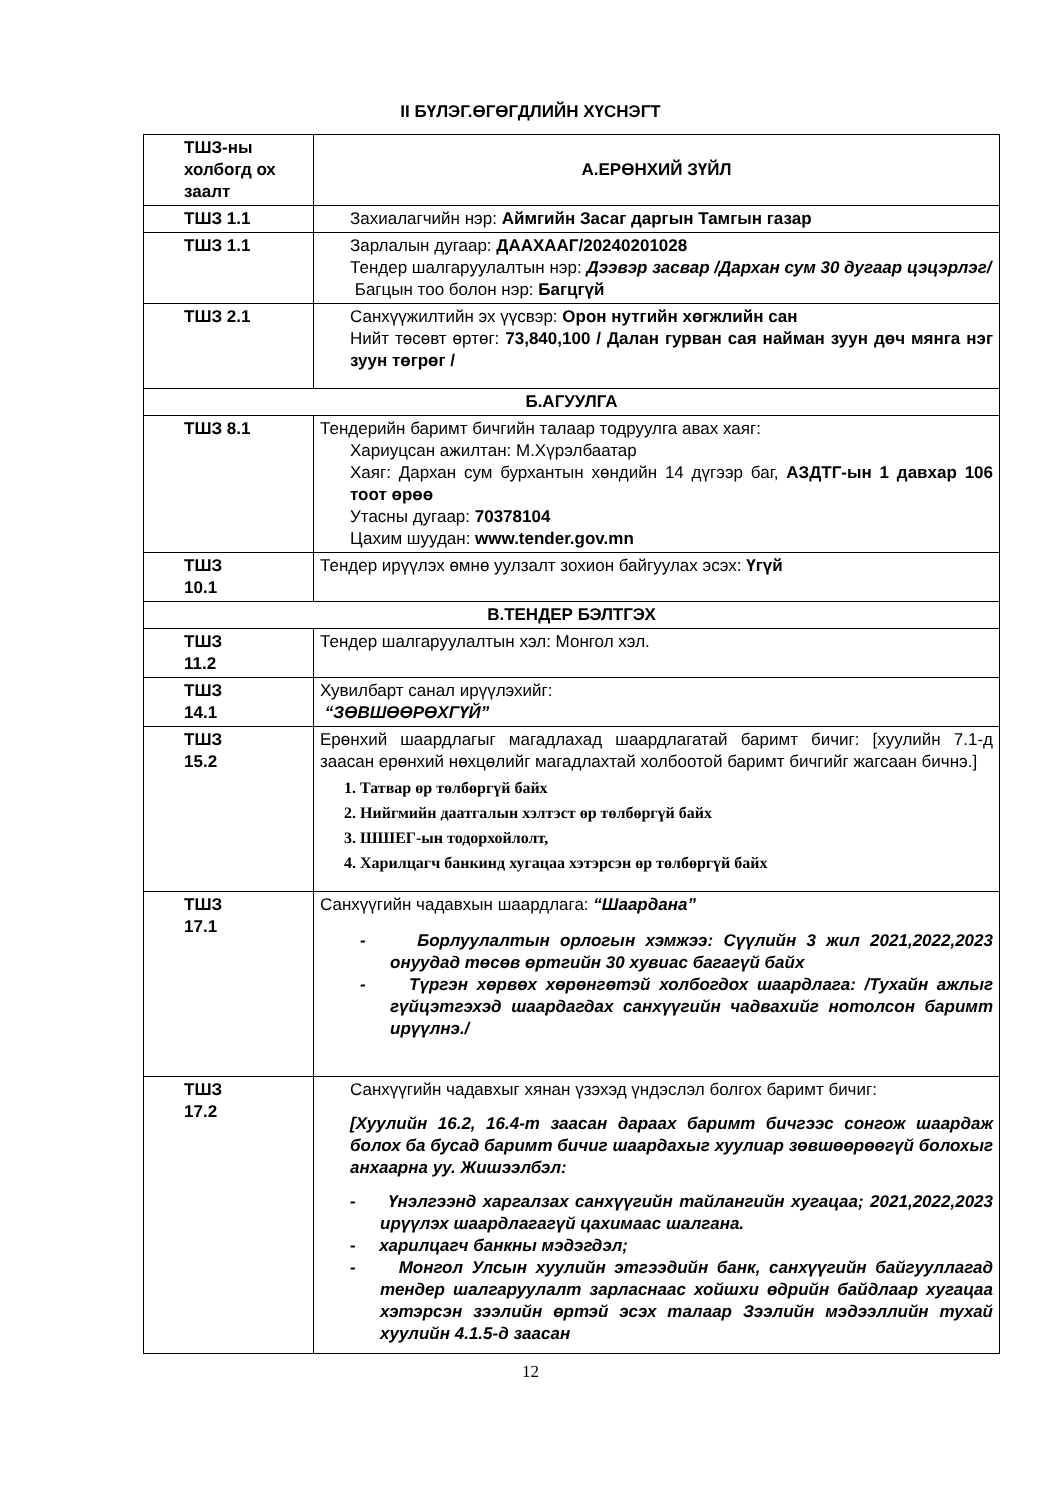II БҮЛЭГ.ӨГӨГДЛИЙН ХҮСНЭГТ
| ТШЗ-ны холбогд ох заалт | А.ЕРӨНХИЙ ЗҮЙЛ |
| ТШЗ 1.1 | Захиалагчийн нэр: Аймгийн Засаг даргын Тамгын газар |
| ТШЗ 1.1 | Зарлалын дугаар: ДААХААГ/20240201028 Тендер шалгаруулалтын нэр: Дээвэр засвар /Дархан сум 30 дугаар цэцэрлэг/ Багцын тоо болон нэр: Багцгүй |
| ТШЗ 2.1 | Санхүүжилтийн эх үүсвэр: Орон нутгийн хөгжлийн сан Нийт төсөвт өртөг: 73,840,100 / Далан гурван сая найман зуун дөч мянга нэг зуун төгрөг / |
| Б.АГУУЛГА | |
| ТШЗ 8.1 | Тендерийн баримт бичгийн талаар тодруулга авах хаяг: Хариуцсан ажилтан: М.Хүрэлбаатар Хаяг: Дархан сум бурхантын хөндийн 14 дүгээр баг, АЗДТГ-ын 1 давхар 106 тоот өрөө Утасны дугаар: 70378104 Цахим шуудан: www.tender.gov.mn |
| ТШЗ 10.1 | Тендер ирүүлэх өмнө уулзалт зохион байгуулах эсэх: Үгүй |
| В.ТЕНДЕР БЭЛТГЭХ | |
| ТШЗ 11.2 | Тендер шалгаруулалтын хэл: Монгол хэл. |
| ТШЗ 14.1 | Хувилбарт санал ирүүлэхийг: “ЗӨВШӨӨРӨХГҮЙ” |
| ТШЗ 15.2 | Ерөнхий шаардлагыг магадлахад шаардлагатай баримт бичиг: [хуулийн 7.1-д заасан ерөнхий нөхцөлийг магадлахтай холбоотой баримт бичгийг жагсаан бичнэ.] 1. Татвар өр төлбөргүй байх 2. Нийгмийн даатгалын хэлтэст өр төлбөргүй байх 3. ШШЕГ-ын тодорхойлолт, 4. Харилцагч банкинд хугацаа хэтэрсэн өр төлбөргүй байх |
| ТШЗ 17.1 | Санхүүгийн чадавхын шаардлага: “Шаардана” - Борлуулалтын орлогын хэмжээ: Сүүлийн 3 жил 2021,2022,2023 онуудад төсөв өртгийн 30 хувиас багагүй байх - Түргэн хөрвөх хөрөнгөтэй холбогдох шаардлага: /Тухайн ажлыг гүйцэтгэхэд шаардагдах санхүүгийн чадвахийг нотолсон баримт ирүүлнэ./ |
| ТШЗ 17.2 | Санхүүгийн чадавхыг хянан үзэхэд үндэслэл болгох баримт бичиг: [Хуулийн 16.2, 16.4-т заасан дараах баримт бичгээс сонгож шаардаж болох ба бусад баримт бичиг шаардахыг хуулиар зөвшөөрөөгүй болохыг анхаарна уу. Жишээлбэл: - Үнэлгээнд харгалзах санхүүгийн тайлангийн хугацаа; 2021,2022,2023 ирүүлэх шаардлагагүй цахимаас шалгана. - харилцагч банкны мэдэгдэл; - Монгол Улсын хуулийн этгээдийн банк, санхүүгийн байгууллагад тендер шалгаруулалт зарласнаас хойшхи өдрийн байдлаар хугацаа хэтэрсэн зээлийн өртэй эсэх талаар Зээлийн мэдээллийн тухай хуулийн 4.1.5-д заасан |
12